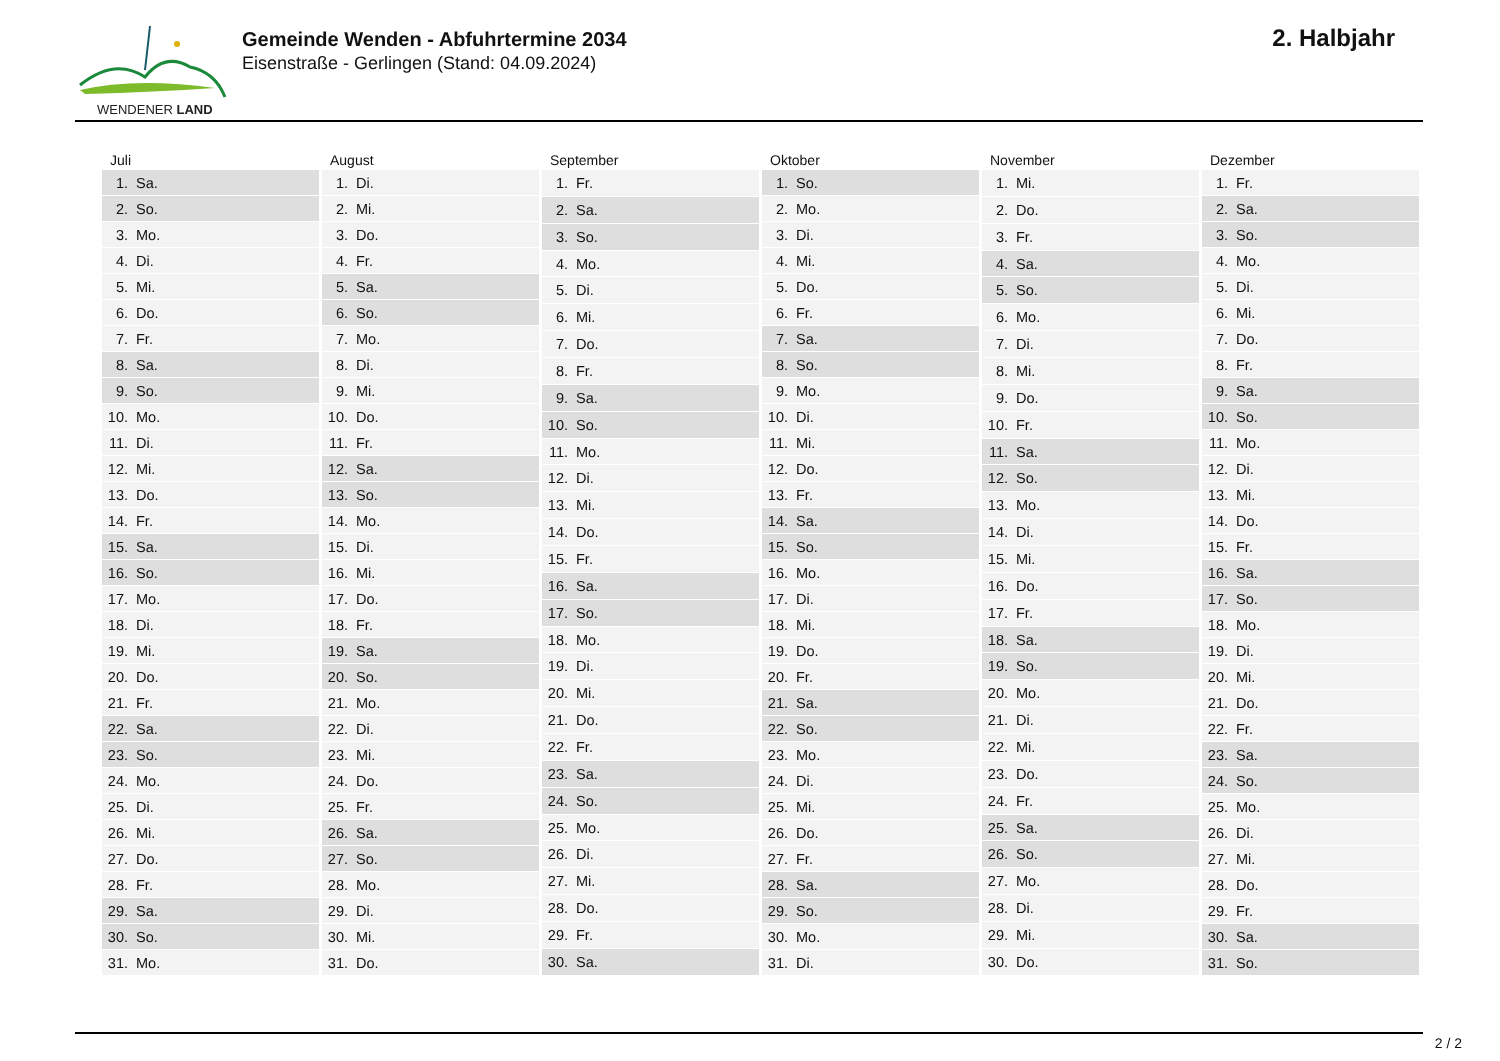WENDENER LAND
Gemeinde Wenden - Abfuhrtermine 2034
Eisenstraße - Gerlingen (Stand: 04.09.2024)
2. Halbjahr
Juli
| 1. | Sa. |
| 2. | So. |
| 3. | Mo. |
| 4. | Di. |
| 5. | Mi. |
| 6. | Do. |
| 7. | Fr. |
| 8. | Sa. |
| 9. | So. |
| 10. | Mo. |
| 11. | Di. |
| 12. | Mi. |
| 13. | Do. |
| 14. | Fr. |
| 15. | Sa. |
| 16. | So. |
| 17. | Mo. |
| 18. | Di. |
| 19. | Mi. |
| 20. | Do. |
| 21. | Fr. |
| 22. | Sa. |
| 23. | So. |
| 24. | Mo. |
| 25. | Di. |
| 26. | Mi. |
| 27. | Do. |
| 28. | Fr. |
| 29. | Sa. |
| 30. | So. |
| 31. | Mo. |
August
| 1. | Di. |
| 2. | Mi. |
| 3. | Do. |
| 4. | Fr. |
| 5. | Sa. |
| 6. | So. |
| 7. | Mo. |
| 8. | Di. |
| 9. | Mi. |
| 10. | Do. |
| 11. | Fr. |
| 12. | Sa. |
| 13. | So. |
| 14. | Mo. |
| 15. | Di. |
| 16. | Mi. |
| 17. | Do. |
| 18. | Fr. |
| 19. | Sa. |
| 20. | So. |
| 21. | Mo. |
| 22. | Di. |
| 23. | Mi. |
| 24. | Do. |
| 25. | Fr. |
| 26. | Sa. |
| 27. | So. |
| 28. | Mo. |
| 29. | Di. |
| 30. | Mi. |
| 31. | Do. |
September
| 1. | Fr. |
| 2. | Sa. |
| 3. | So. |
| 4. | Mo. |
| 5. | Di. |
| 6. | Mi. |
| 7. | Do. |
| 8. | Fr. |
| 9. | Sa. |
| 10. | So. |
| 11. | Mo. |
| 12. | Di. |
| 13. | Mi. |
| 14. | Do. |
| 15. | Fr. |
| 16. | Sa. |
| 17. | So. |
| 18. | Mo. |
| 19. | Di. |
| 20. | Mi. |
| 21. | Do. |
| 22. | Fr. |
| 23. | Sa. |
| 24. | So. |
| 25. | Mo. |
| 26. | Di. |
| 27. | Mi. |
| 28. | Do. |
| 29. | Fr. |
| 30. | Sa. |
Oktober
| 1. | So. |
| 2. | Mo. |
| 3. | Di. |
| 4. | Mi. |
| 5. | Do. |
| 6. | Fr. |
| 7. | Sa. |
| 8. | So. |
| 9. | Mo. |
| 10. | Di. |
| 11. | Mi. |
| 12. | Do. |
| 13. | Fr. |
| 14. | Sa. |
| 15. | So. |
| 16. | Mo. |
| 17. | Di. |
| 18. | Mi. |
| 19. | Do. |
| 20. | Fr. |
| 21. | Sa. |
| 22. | So. |
| 23. | Mo. |
| 24. | Di. |
| 25. | Mi. |
| 26. | Do. |
| 27. | Fr. |
| 28. | Sa. |
| 29. | So. |
| 30. | Mo. |
| 31. | Di. |
November
| 1. | Mi. |
| 2. | Do. |
| 3. | Fr. |
| 4. | Sa. |
| 5. | So. |
| 6. | Mo. |
| 7. | Di. |
| 8. | Mi. |
| 9. | Do. |
| 10. | Fr. |
| 11. | Sa. |
| 12. | So. |
| 13. | Mo. |
| 14. | Di. |
| 15. | Mi. |
| 16. | Do. |
| 17. | Fr. |
| 18. | Sa. |
| 19. | So. |
| 20. | Mo. |
| 21. | Di. |
| 22. | Mi. |
| 23. | Do. |
| 24. | Fr. |
| 25. | Sa. |
| 26. | So. |
| 27. | Mo. |
| 28. | Di. |
| 29. | Mi. |
| 30. | Do. |
Dezember
| 1. | Fr. |
| 2. | Sa. |
| 3. | So. |
| 4. | Mo. |
| 5. | Di. |
| 6. | Mi. |
| 7. | Do. |
| 8. | Fr. |
| 9. | Sa. |
| 10. | So. |
| 11. | Mo. |
| 12. | Di. |
| 13. | Mi. |
| 14. | Do. |
| 15. | Fr. |
| 16. | Sa. |
| 17. | So. |
| 18. | Mo. |
| 19. | Di. |
| 20. | Mi. |
| 21. | Do. |
| 22. | Fr. |
| 23. | Sa. |
| 24. | So. |
| 25. | Mo. |
| 26. | Di. |
| 27. | Mi. |
| 28. | Do. |
| 29. | Fr. |
| 30. | Sa. |
| 31. | So. |
2 / 2